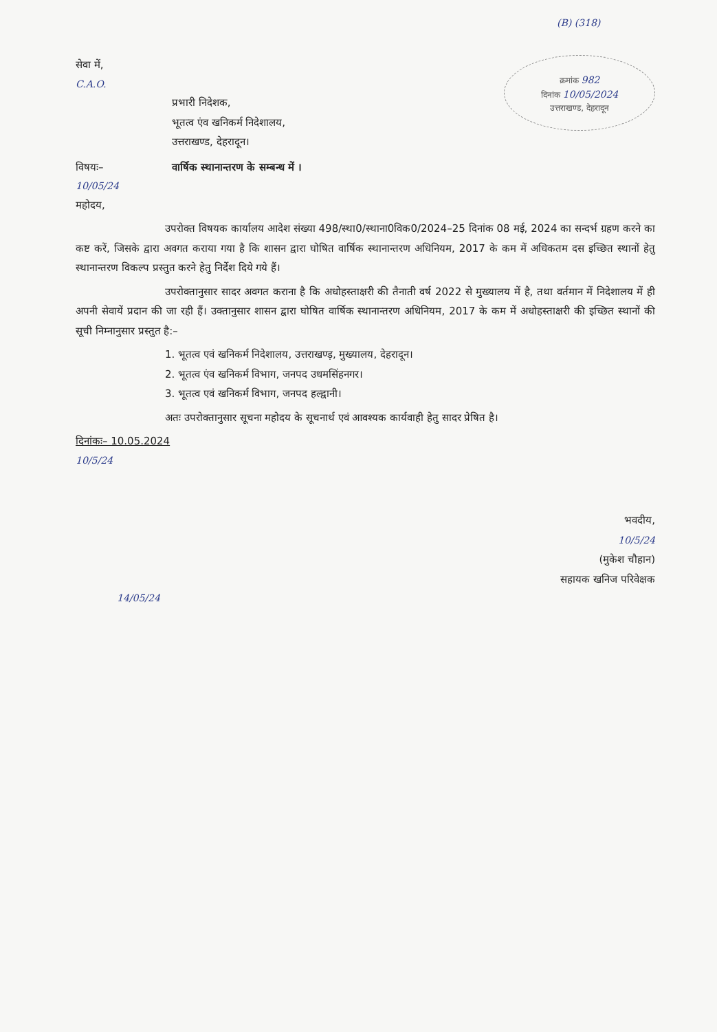(B) (318)
सेवा में,
C.A.O.
प्रभारी निदेशक,
भूतत्व एंव खनिकर्म निदेशालय,
उत्तराखण्ड, देहरादून।
क्रमांक 982
दिनांक 10/05/2024
उत्तराखण्ड, देहरादून
विषयः– वार्षिक स्थानान्तरण के सम्बन्ध में ।
10/05/24
महोदय,
उपरोक्त विषयक कार्यालय आदेश संख्या 498/स्था0/स्थाना0विक0/2024–25 दिनांक 08 मई, 2024 का सन्दर्भ ग्रहण करने का कष्ट करें, जिसके द्वारा अवगत कराया गया है कि शासन द्वारा घोषित वार्षिक स्थानान्तरण अधिनियम, 2017 के कम में अधिकतम दस इच्छित स्थानों हेतु स्थानान्तरण विकल्प प्रस्तुत करने हेतु निर्देश दिये गये हैं।
उपरोक्तानुसार सादर अवगत कराना है कि अधोहस्ताक्षरी की तैनाती वर्ष 2022 से मुख्यालय में है, तथा वर्तमान में निदेशालय में ही अपनी सेवायें प्रदान की जा रही हैं। उक्तानुसार शासन द्वारा घोषित वार्षिक स्थानान्तरण अधिनियम, 2017 के कम में अधोहस्ताक्षरी की इच्छित स्थानों की सूची निम्नानुसार प्रस्तुत है:–
1. भूतत्व एवं खनिकर्म निदेशालय, उत्तराखण्ड़, मुख्यालय, देहरादून।
2. भूतत्व एंव खनिकर्म विभाग, जनपद उधमसिंहनगर।
3. भूतत्व एवं खनिकर्म विभाग, जनपद हल्द्वानी।
अतः उपरोक्तानुसार सूचना महोदय के सूचनार्थ एवं आवश्यक कार्यवाही हेतु सादर प्रेषित है।
दिनांकः– 10.05.2024
10/5/24
भवदीय,
10/5/24
(मुकेश चौहान)
सहायक खनिज परिवेक्षक
14/05/24